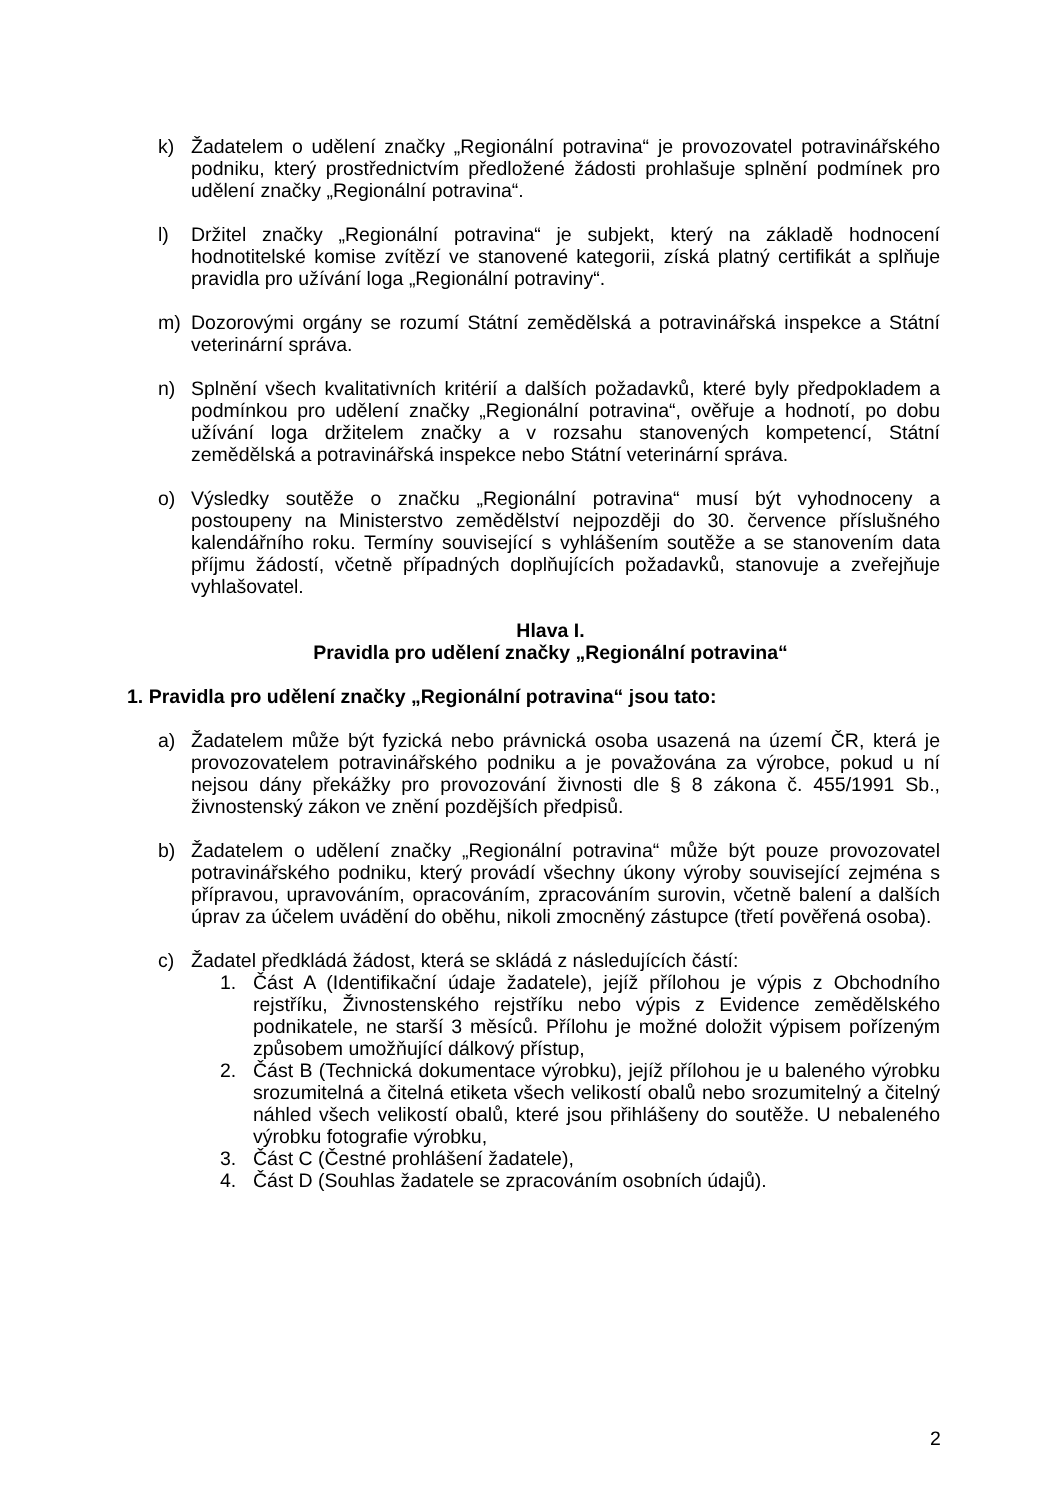k) Žadatelem o udělení značky „Regionální potravina“ je provozovatel potravinářského podniku, který prostřednictvím předložené žádosti prohlašuje splnění podmínek pro udělení značky „Regionální potravina“.
l) Držitel značky „Regionální potravina“ je subjekt, který na základě hodnocení hodnotitelské komise zvítězí ve stanovené kategorii, získá platný certifikát a splňuje pravidla pro užívání loga „Regionální potraviny“.
m) Dozorovými orgány se rozumí Státní zemědělská a potravinářská inspekce a Státní veterinární správa.
n) Splnění všech kvalitativních kritérií a dalších požadavků, které byly předpokladem a podmínkou pro udělení značky „Regionální potravina“, ověřuje a hodnotí, po dobu užívání loga držitelem značky a v rozsahu stanovených kompetencí, Státní zemědělská a potravinářská inspekce nebo Státní veterinární správa.
o) Výsledky soutěže o značku „Regionální potravina“ musí být vyhodnoceny a postoupeny na Ministerstvo zemědělství nejpozději do 30. července příslušného kalendářního roku. Termíny související s vyhlášením soutěže a se stanovením data příjmu žádostí, včetně případných doplňujících požadavků, stanovuje a zveřejňuje vyhlašovatel.
Hlava I.
Pravidla pro udělení značky „Regionální potravina“
1. Pravidla pro udělení značky „Regionální potravina“ jsou tato:
a) Žadatelem může být fyzická nebo právnická osoba usazená na území ČR, která je provozovatelem potravinářského podniku a je považována za výrobce, pokud u ní nejsou dány překážky pro provozování živnosti dle § 8 zákona č. 455/1991 Sb., živnostenský zákon ve znění pozdějších předpisů.
b) Žadatelem o udělení značky „Regionální potravina“ může být pouze provozovatel potravinářského podniku, který provádí všechny úkony výroby související zejména s přípravou, upravováním, opracováním, zpracováním surovin, včetně balení a dalších úprav za účelem uvádění do oběhu, nikoli zmocněný zástupce (třetí pověřená osoba).
c) Žadatel předkládá žádost, která se skládá z následujících částí:
1. Část A (Identifikační údaje žadatele), jejíž přílohou je výpis z Obchodního rejstříku, Živnostenského rejstříku nebo výpis z Evidence zemědělského podnikatele, ne starší 3 měsíců. Přílohu je možné doložit výpisem pořízeným způsobem umožňující dálkový přístup,
2. Část B (Technická dokumentace výrobku), jejíž přílohou je u baleného výrobku srozumitelná a čitelná etiketa všech velikostí obalů nebo srozumitelný a čitelný náhled všech velikostí obalů, které jsou přihlášeny do soutěže. U nebaleného výrobku fotografie výrobku,
3. Část C (Čestné prohlášení žadatele),
4. Část D (Souhlas žadatele se zpracováním osobních údajů).
2